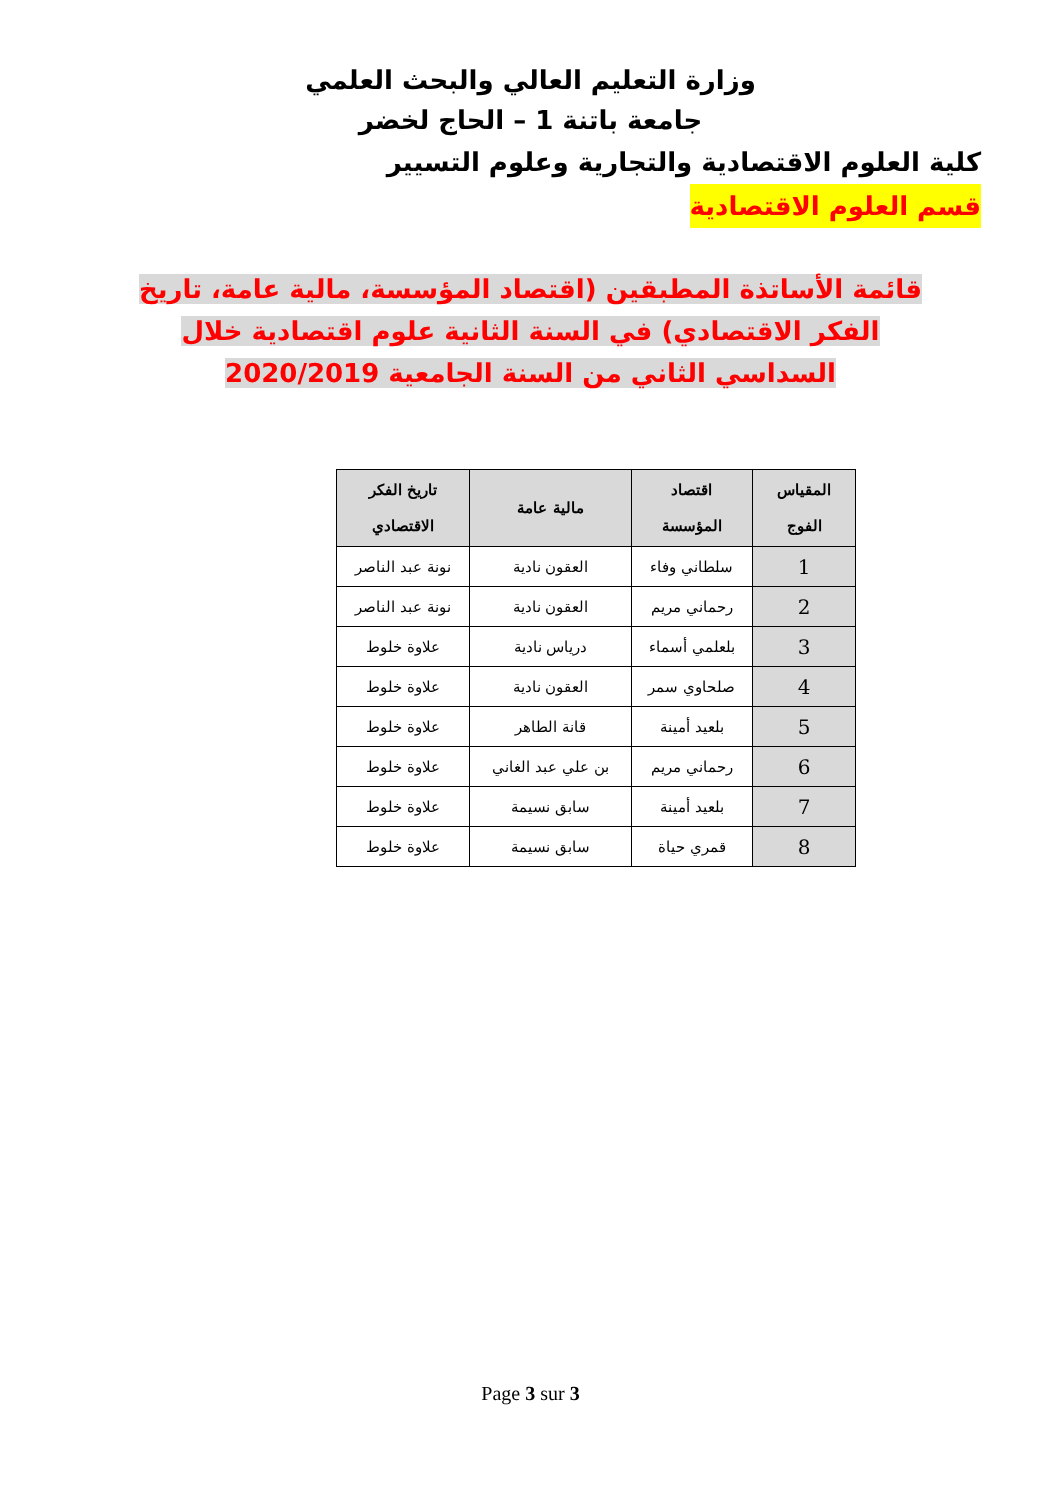وزارة التعليم العالي والبحث العلمي
جامعة باتنة 1 – الحاج لخضر
كلية العلوم الاقتصادية والتجارية وعلوم التسيير
قسم العلوم الاقتصادية
قائمة الأساتذة المطبقين (اقتصاد المؤسسة، مالية عامة، تاريخ الفكر الاقتصادي) في السنة الثانية علوم اقتصادية خلال السداسي الثاني من السنة الجامعية 2020/2019
| المقياس الفوج | اقتصاد المؤسسة | مالية عامة | تاريخ الفكر الاقتصادي |
| --- | --- | --- | --- |
| 1 | سلطاني وفاء | العقون نادية | نونة عبد الناصر |
| 2 | رحماني مريم | العقون نادية | نونة عبد الناصر |
| 3 | بلعلمي أسماء | درياس نادية | علاوة خلوط |
| 4 | صلحاوي سمر | العقون نادية | علاوة خلوط |
| 5 | بلعيد أمينة | قانة الطاهر | علاوة خلوط |
| 6 | رحماني مريم | بن علي عبد الغاني | علاوة خلوط |
| 7 | بلعيد أمينة | سابق نسيمة | علاوة خلوط |
| 8 | قمري حياة | سابق نسيمة | علاوة خلوط |
Page 3 sur 3